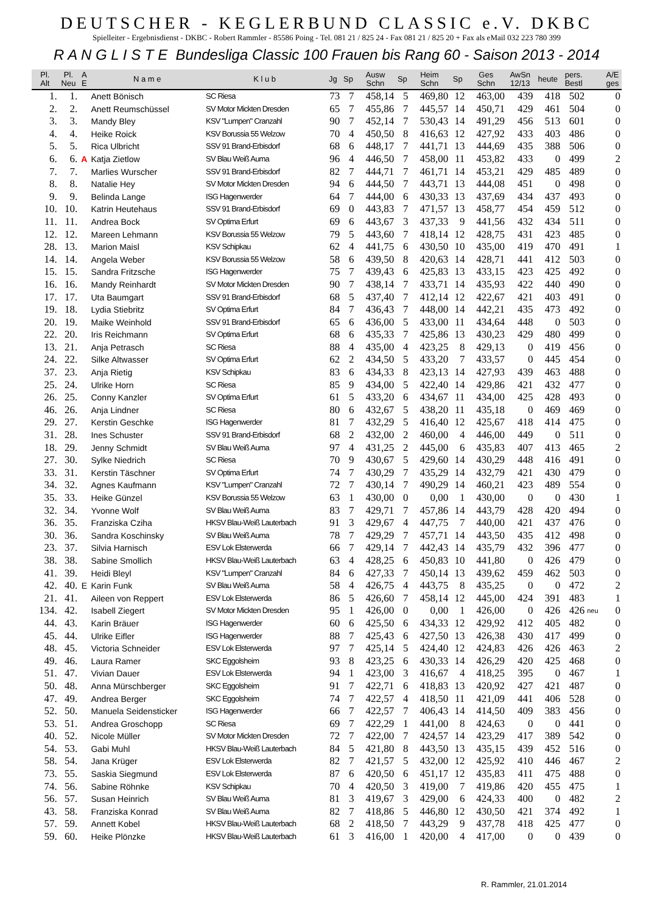DEUTSCHER - KEGLERBUND CLASSIC e.V. DKBC
Spielleiter - Ergebnisdienst - DKBC - Robert Rammler - 85586 Poing - Tel. 081 21 / 825 24 - Fax 081 21 / 825 20 + Fax als eMail 032 223 780 399
R A N G L I S T E Bundesliga Classic 100 Frauen bis Rang 60 - Saison 2013 - 2014
| Pl. Alt | Pl. Neu | A E | N a m e | K l u b | Jg | Sp | Ausw Schn | Sp | Heim Schn | Sp | Ges Schn | AwSn 12/13 | heute | pers. Bestl | | A/E ges |
| --- | --- | --- | --- | --- | --- | --- | --- | --- | --- | --- | --- | --- | --- | --- | --- | --- |
| 1. | 1. | | Anett Bönisch | SC Riesa | 73 | 7 | 458,14 | 5 | 469,80 | 12 | 463,00 | 439 | 418 | 502 | | 0 |
| 2. | 2. | | Anett Reumschüssel | SV Motor Mickten Dresden | 65 | 7 | 455,86 | 7 | 445,57 | 14 | 450,71 | 429 | 461 | 504 | | 0 |
| 3. | 3. | | Mandy Bley | KSV "Lumpen" Cranzahl | 90 | 7 | 452,14 | 7 | 530,43 | 14 | 491,29 | 456 | 513 | 601 | | 0 |
| 4. | 4. | | Heike Roick | KSV Borussia 55 Welzow | 70 | 4 | 450,50 | 8 | 416,63 | 12 | 427,92 | 433 | 403 | 486 | | 0 |
| 5. | 5. | | Rica Ulbricht | SSV 91 Brand-Erbisdorf | 68 | 6 | 448,17 | 7 | 441,71 | 13 | 444,69 | 435 | 388 | 506 | | 0 |
| 6. | 6. | A | Katja Zietlow | SV Blau Weiß Auma | 96 | 4 | 446,50 | 7 | 458,00 | 11 | 453,82 | 433 | 0 | 499 | | 2 |
| 7. | 7. | | Marlies Wurscher | SSV 91 Brand-Erbisdorf | 82 | 7 | 444,71 | 7 | 461,71 | 14 | 453,21 | 429 | 485 | 489 | | 0 |
| 8. | 8. | | Natalie Hey | SV Motor Mickten Dresden | 94 | 6 | 444,50 | 7 | 443,71 | 13 | 444,08 | 451 | 0 | 498 | | 0 |
| 9. | 9. | | Belinda Lange | ISG Hagenwerder | 64 | 7 | 444,00 | 6 | 430,33 | 13 | 437,69 | 434 | 437 | 493 | | 0 |
| 10. | 10. | | Katrin Heutehaus | SSV 91 Brand-Erbisdorf | 69 | 0 | 443,83 | 7 | 471,57 | 13 | 458,77 | 454 | 459 | 512 | | 0 |
| 11. | 11. | | Andrea Bock | SV Optima Erfurt | 69 | 6 | 443,67 | 3 | 437,33 | 9 | 441,56 | 432 | 434 | 511 | | 0 |
| 12. | 12. | | Mareen Lehmann | KSV Borussia 55 Welzow | 79 | 5 | 443,60 | 7 | 418,14 | 12 | 428,75 | 431 | 423 | 485 | | 0 |
| 28. | 13. | | Marion Maisl | KSV Schipkau | 62 | 4 | 441,75 | 6 | 430,50 | 10 | 435,00 | 419 | 470 | 491 | | 1 |
| 14. | 14. | | Angela Weber | KSV Borussia 55 Welzow | 58 | 6 | 439,50 | 8 | 420,63 | 14 | 428,71 | 441 | 412 | 503 | | 0 |
| 15. | 15. | | Sandra Fritzsche | ISG Hagenwerder | 75 | 7 | 439,43 | 6 | 425,83 | 13 | 433,15 | 423 | 425 | 492 | | 0 |
| 16. | 16. | | Mandy Reinhardt | SV Motor Mickten Dresden | 90 | 7 | 438,14 | 7 | 433,71 | 14 | 435,93 | 422 | 440 | 490 | | 0 |
| 17. | 17. | | Uta Baumgart | SSV 91 Brand-Erbisdorf | 68 | 5 | 437,40 | 7 | 412,14 | 12 | 422,67 | 421 | 403 | 491 | | 0 |
| 19. | 18. | | Lydia Stiebritz | SV Optima Erfurt | 84 | 7 | 436,43 | 7 | 448,00 | 14 | 442,21 | 435 | 473 | 492 | | 0 |
| 20. | 19. | | Maike Weinhold | SSV 91 Brand-Erbisdorf | 65 | 6 | 436,00 | 5 | 433,00 | 11 | 434,64 | 448 | 0 | 503 | | 0 |
| 22. | 20. | | Iris Reichmann | SV Optima Erfurt | 68 | 6 | 435,33 | 7 | 425,86 | 13 | 430,23 | 429 | 480 | 499 | | 0 |
| 13. | 21. | | Anja Petrasch | SC Riesa | 88 | 4 | 435,00 | 4 | 423,25 | 8 | 429,13 | 0 | 419 | 456 | | 0 |
| 24. | 22. | | Silke Altwasser | SV Optima Erfurt | 62 | 2 | 434,50 | 5 | 433,20 | 7 | 433,57 | 0 | 445 | 454 | | 0 |
| 37. | 23. | | Anja Rietig | KSV Schipkau | 83 | 6 | 434,33 | 8 | 423,13 | 14 | 427,93 | 439 | 463 | 488 | | 0 |
| 25. | 24. | | Ulrike Horn | SC Riesa | 85 | 9 | 434,00 | 5 | 422,40 | 14 | 429,86 | 421 | 432 | 477 | | 0 |
| 26. | 25. | | Conny Kanzler | SV Optima Erfurt | 61 | 5 | 433,20 | 6 | 434,67 | 11 | 434,00 | 425 | 428 | 493 | | 0 |
| 46. | 26. | | Anja Lindner | SC Riesa | 80 | 6 | 432,67 | 5 | 438,20 | 11 | 435,18 | 0 | 469 | 469 | | 0 |
| 29. | 27. | | Kerstin Geschke | ISG Hagenwerder | 81 | 7 | 432,29 | 5 | 416,40 | 12 | 425,67 | 418 | 414 | 475 | | 0 |
| 31. | 28. | | Ines Schuster | SSV 91 Brand-Erbisdorf | 68 | 2 | 432,00 | 2 | 460,00 | 4 | 446,00 | 449 | 0 | 511 | | 0 |
| 18. | 29. | | Jenny Schmidt | SV Blau Weiß Auma | 97 | 4 | 431,25 | 2 | 445,00 | 6 | 435,83 | 407 | 413 | 465 | | 2 |
| 27. | 30. | | Sylke Niedrich | SC Riesa | 70 | 9 | 430,67 | 5 | 429,60 | 14 | 430,29 | 448 | 416 | 491 | | 0 |
| 33. | 31. | | Kerstin Täschner | SV Optima Erfurt | 74 | 7 | 430,29 | 7 | 435,29 | 14 | 432,79 | 421 | 430 | 479 | | 0 |
| 34. | 32. | | Agnes Kaufmann | KSV "Lumpen" Cranzahl | 72 | 7 | 430,14 | 7 | 490,29 | 14 | 460,21 | 423 | 489 | 554 | | 0 |
| 35. | 33. | | Heike Günzel | KSV Borussia 55 Welzow | 63 | 1 | 430,00 | 0 | 0,00 | 1 | 430,00 | 0 | 0 | 430 | | 1 |
| 32. | 34. | | Yvonne Wolf | SV Blau Weiß Auma | 83 | 7 | 429,71 | 7 | 457,86 | 14 | 443,79 | 428 | 420 | 494 | | 0 |
| 36. | 35. | | Franziska Cziha | HKSV Blau-Weiß Lauterbach | 91 | 3 | 429,67 | 4 | 447,75 | 7 | 440,00 | 421 | 437 | 476 | | 0 |
| 30. | 36. | | Sandra Koschinsky | SV Blau Weiß Auma | 78 | 7 | 429,29 | 7 | 457,71 | 14 | 443,50 | 435 | 412 | 498 | | 0 |
| 23. | 37. | | Silvia Harnisch | ESV Lok Elsterwerda | 66 | 7 | 429,14 | 7 | 442,43 | 14 | 435,79 | 432 | 396 | 477 | | 0 |
| 38. | 38. | | Sabine Smollich | HKSV Blau-Weiß Lauterbach | 63 | 4 | 428,25 | 6 | 450,83 | 10 | 441,80 | 0 | 426 | 479 | | 0 |
| 41. | 39. | | Heidi Bleyl | KSV "Lumpen" Cranzahl | 84 | 6 | 427,33 | 7 | 450,14 | 13 | 439,62 | 459 | 462 | 503 | | 0 |
| 42. | 40. | E | Karin Funk | SV Blau Weiß Auma | 58 | 4 | 426,75 | 4 | 443,75 | 8 | 435,25 | 0 | 0 | 472 | | 2 |
| 21. | 41. | | Aileen von Reppert | ESV Lok Elsterwerda | 86 | 5 | 426,60 | 7 | 458,14 | 12 | 445,00 | 424 | 391 | 483 | | 1 |
| 134. | 42. | | Isabell Ziegert | SV Motor Mickten Dresden | 95 | 1 | 426,00 | 0 | 0,00 | 1 | 426,00 | 0 | 426 | 426 | neu | 0 |
| 44. | 43. | | Karin Bräuer | ISG Hagenwerder | 60 | 6 | 425,50 | 6 | 434,33 | 12 | 429,92 | 412 | 405 | 482 | | 0 |
| 45. | 44. | | Ulrike Eifler | ISG Hagenwerder | 88 | 7 | 425,43 | 6 | 427,50 | 13 | 426,38 | 430 | 417 | 499 | | 0 |
| 48. | 45. | | Victoria Schneider | ESV Lok Elsterwerda | 97 | 7 | 425,14 | 5 | 424,40 | 12 | 424,83 | 426 | 426 | 463 | | 2 |
| 49. | 46. | | Laura Ramer | SKC Eggolsheim | 93 | 8 | 423,25 | 6 | 430,33 | 14 | 426,29 | 420 | 425 | 468 | | 0 |
| 51. | 47. | | Vivian Dauer | ESV Lok Elsterwerda | 94 | 1 | 423,00 | 3 | 416,67 | 4 | 418,25 | 395 | 0 | 467 | | 1 |
| 50. | 48. | | Anna Mürschberger | SKC Eggolsheim | 91 | 7 | 422,71 | 6 | 418,83 | 13 | 420,92 | 427 | 421 | 487 | | 0 |
| 47. | 49. | | Andrea Berger | SKC Eggolsheim | 74 | 7 | 422,57 | 4 | 418,50 | 11 | 421,09 | 441 | 406 | 528 | | 0 |
| 52. | 50. | | Manuela Seidensticker | ISG Hagenwerder | 66 | 7 | 422,57 | 7 | 406,43 | 14 | 414,50 | 409 | 383 | 456 | | 0 |
| 53. | 51. | | Andrea Groschopp | SC Riesa | 69 | 7 | 422,29 | 1 | 441,00 | 8 | 424,63 | 0 | 0 | 441 | | 0 |
| 40. | 52. | | Nicole Müller | SV Motor Mickten Dresden | 72 | 7 | 422,00 | 7 | 424,57 | 14 | 423,29 | 417 | 389 | 542 | | 0 |
| 54. | 53. | | Gabi Muhl | HKSV Blau-Weiß Lauterbach | 84 | 5 | 421,80 | 8 | 443,50 | 13 | 435,15 | 439 | 452 | 516 | | 0 |
| 58. | 54. | | Jana Krüger | ESV Lok Elsterwerda | 82 | 7 | 421,57 | 5 | 432,00 | 12 | 425,92 | 410 | 446 | 467 | | 2 |
| 73. | 55. | | Saskia Siegmund | ESV Lok Elsterwerda | 87 | 6 | 420,50 | 6 | 451,17 | 12 | 435,83 | 411 | 475 | 488 | | 0 |
| 74. | 56. | | Sabine Röhnke | KSV Schipkau | 70 | 4 | 420,50 | 3 | 419,00 | 7 | 419,86 | 420 | 455 | 475 | | 1 |
| 56. | 57. | | Susan Heinrich | SV Blau Weiß Auma | 81 | 3 | 419,67 | 3 | 429,00 | 6 | 424,33 | 400 | 0 | 482 | | 2 |
| 43. | 58. | | Franziska Konrad | SV Blau Weiß Auma | 82 | 7 | 418,86 | 5 | 446,80 | 12 | 430,50 | 421 | 374 | 492 | | 1 |
| 57. | 59. | | Annett Kobel | HKSV Blau-Weiß Lauterbach | 68 | 2 | 418,50 | 7 | 443,29 | 9 | 437,78 | 418 | 425 | 477 | | 0 |
| 59. | 60. | | Heike Plönzke | HKSV Blau-Weiß Lauterbach | 61 | 3 | 416,00 | 1 | 420,00 | 4 | 417,00 | 0 | 0 | 439 | | 0 |
R. Rammler, 21.01.2014